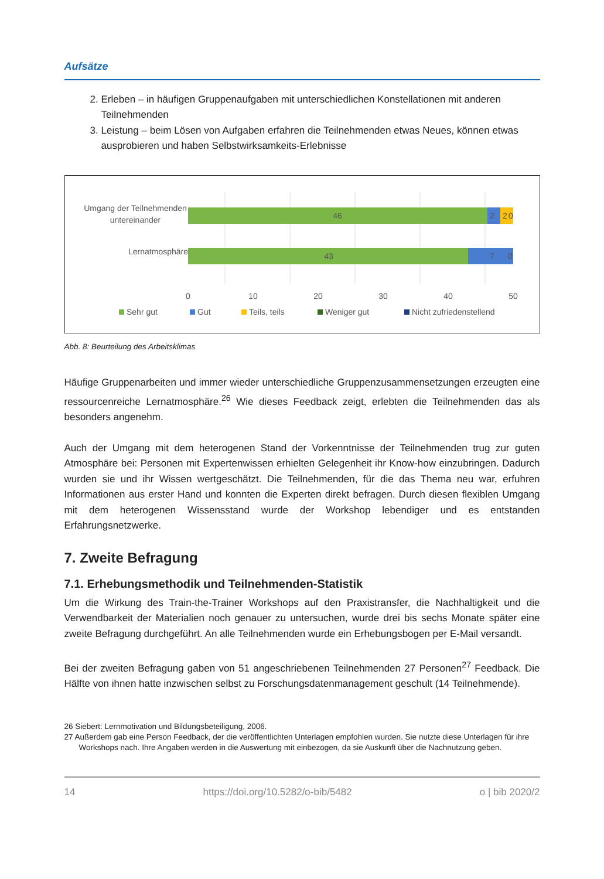Aufsätze
2. Erleben – in häufigen Gruppenaufgaben mit unterschiedlichen Konstellationen mit anderen Teilnehmenden
3. Leistung – beim Lösen von Aufgaben erfahren die Teilnehmenden etwas Neues, können etwas ausprobieren und haben Selbstwirksamkeits-Erlebnisse
Umgang der Teilnehmenden
untereinander
Lernatmosphäre
46
2
2
0
43
7
0
0
10
20
30
40
50
Sehr gut
Gut
Teils, teils
Weniger gut
Nicht zufriedenstellend
Abb. 8: Beurteilung des Arbeitsklimas
Häufige Gruppenarbeiten und immer wieder unterschiedliche Gruppenzusammensetzungen erzeugten eine ressourcenreiche Lernatmosphäre.<sup>26</sup> Wie dieses Feedback zeigt, erlebten die Teilnehmenden das als besonders angenehm.
Auch der Umgang mit dem heterogenen Stand der Vorkenntnisse der Teilnehmenden trug zur guten Atmosphäre bei: Personen mit Expertenwissen erhielten Gelegenheit ihr Know-how einzubringen. Dadurch wurden sie und ihr Wissen wertgeschätzt. Die Teilnehmenden, für die das Thema neu war, erfuhren Informationen aus erster Hand und konnten die Experten direkt befragen. Durch diesen flexiblen Umgang mit dem heterogenen Wissensstand wurde der Workshop lebendiger und es entstanden Erfahrungsnetzwerke.
7. Zweite Befragung
7.1. Erhebungsmethodik und Teilnehmenden-Statistik
Um die Wirkung des Train-the-Trainer Workshops auf den Praxistransfer, die Nachhaltigkeit und die Verwendbarkeit der Materialien noch genauer zu untersuchen, wurde drei bis sechs Monate später eine zweite Befragung durchgeführt. An alle Teilnehmenden wurde ein Erhebungsbogen per E-Mail versandt.
Bei der zweiten Befragung gaben von 51 angeschriebenen Teilnehmenden 27 Personen<sup>27</sup> Feedback. Die Hälfte von ihnen hatte inzwischen selbst zu Forschungsdatenmanagement geschult (14 Teilnehmende).
26 Siebert: Lernmotivation und Bildungsbeteiligung, 2006.
27 Außerdem gab eine Person Feedback, der die veröffentlichten Unterlagen empfohlen wurden. Sie nutzte diese Unterlagen für ihre Workshops nach. Ihre Angaben werden in die Auswertung mit einbezogen, da sie Auskunft über die Nachnutzung geben.
14 https://doi.org/10.5282/o-bib/5482 o | bib 2020/2